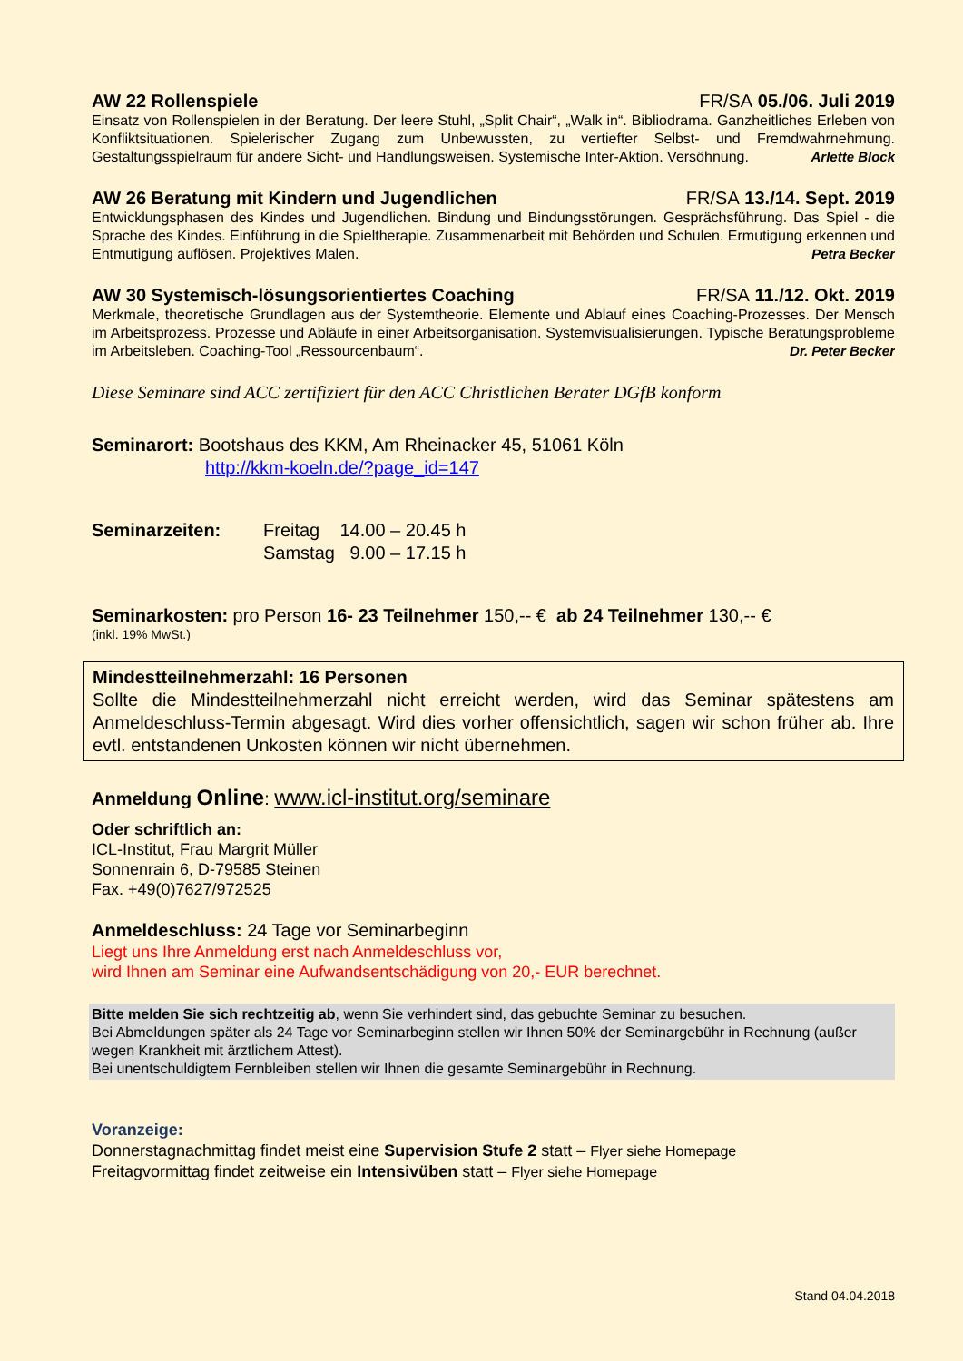AW 22 Rollenspiele FR/SA 05./06. Juli 2019
Einsatz von Rollenspielen in der Beratung. Der leere Stuhl, „Split Chair“, „Walk in“. Bibliodrama. Ganzheitliches Erleben von Konfliktsituationen. Spielerischer Zugang zum Unbewussten, zu vertiefter Selbst- und Fremdwahrnehmung. Gestaltungsspielraum für andere Sicht- und Handlungsweisen. Systemische Inter-Aktion. Versöhnung. Arlette Block
AW 26 Beratung mit Kindern und Jugendlichen FR/SA 13./14. Sept. 2019
Entwicklungsphasen des Kindes und Jugendlichen. Bindung und Bindungsstörungen. Gesprächsführung. Das Spiel - die Sprache des Kindes. Einführung in die Spieltherapie. Zusammenarbeit mit Behörden und Schulen. Ermutigung erkennen und Entmutigung auflösen. Projektives Malen. Petra Becker
AW 30 Systemisch-lösungsorientiertes Coaching FR/SA 11./12. Okt. 2019
Merkmale, theoretische Grundlagen aus der Systemtheorie. Elemente und Ablauf eines Coaching-Prozesses. Der Mensch im Arbeitsprozess. Prozesse und Abläufe in einer Arbeitsorganisation. Systemvisualisierungen. Typische Beratungsprobleme im Arbeitsleben. Coaching-Tool „Ressourcenbaum“. Dr. Peter Becker
Diese Seminare sind ACC zertifiziert für den ACC Christlichen Berater DGfB konform
Seminarort: Bootshaus des KKM, Am Rheinacker 45, 51061 Köln
http://kkm-koeln.de/?page_id=147
Seminarzeiten: Freitag 14.00 – 20.45 h
Samstag 9.00 – 17.15 h
Seminarkosten: pro Person 16- 23 Teilnehmer 150,-- € ab 24 Teilnehmer 130,-- €
(inkl. 19% MwSt.)
Mindestteilnehmerzahl: 16 Personen
Sollte die Mindestteilnehmerzahl nicht erreicht werden, wird das Seminar spätestens am Anmeldeschluss-Termin abgesagt. Wird dies vorher offensichtlich, sagen wir schon früher ab. Ihre evtl. entstandenen Unkosten können wir nicht übernehmen.
Anmeldung Online: www.icl-institut.org/seminare
Oder schriftlich an:
ICL-Institut, Frau Margrit Müller
Sonnenrain 6, D-79585 Steinen
Fax. +49(0)7627/972525
Anmeldeschluss: 24 Tage vor Seminarbeginn
Liegt uns Ihre Anmeldung erst nach Anmeldeschluss vor,
wird Ihnen am Seminar eine Aufwandsentschädigung von 20,- EUR berechnet.
Bitte melden Sie sich rechtzeitig ab, wenn Sie verhindert sind, das gebuchte Seminar zu besuchen.
Bei Abmeldungen später als 24 Tage vor Seminarbeginn stellen wir Ihnen 50% der Seminargebühr in Rechnung (außer wegen Krankheit mit ärztlichem Attest).
Bei unentschuldigtem Fernbleiben stellen wir Ihnen die gesamte Seminargebühr in Rechnung.
Voranzeige:
Donnerstagnachmittag findet meist eine Supervision Stufe 2 statt – Flyer siehe Homepage
Freitagvormittag findet zeitweise ein Intensivüben statt – Flyer siehe Homepage
Stand 04.04.2018